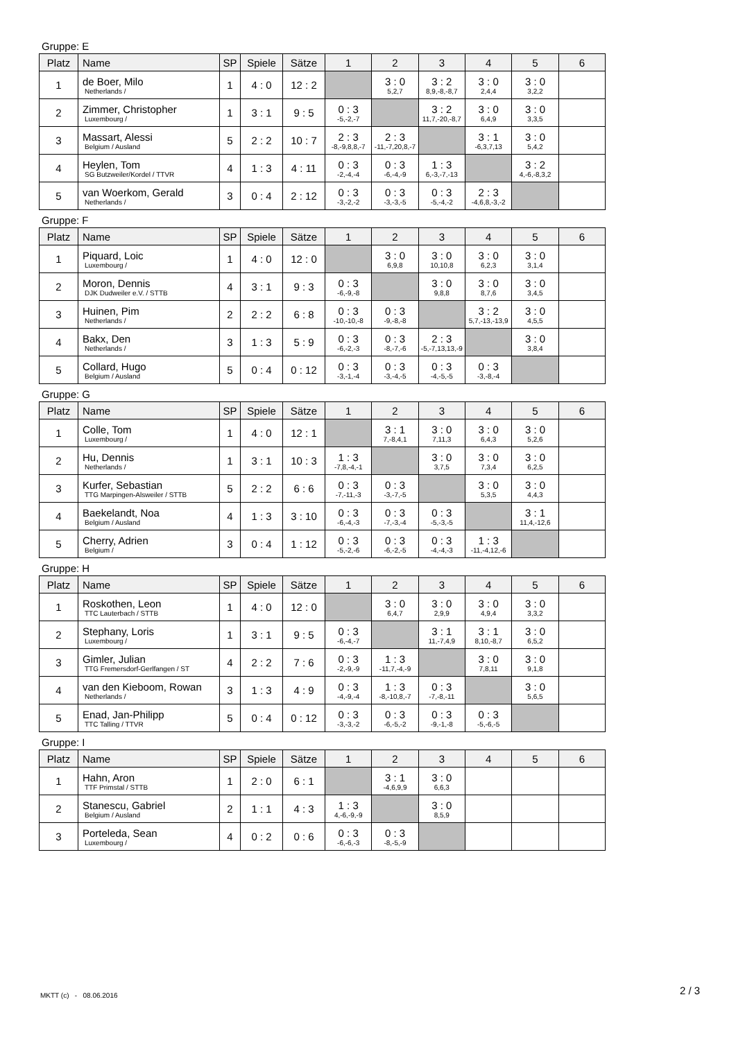Gruppe: E
| Platz | Name | SP | Spiele | Sätze | 1 | 2 | 3 | 4 | 5 | 6 |
| --- | --- | --- | --- | --- | --- | --- | --- | --- | --- | --- |
| 1 | de Boer, Milo Netherlands / | 1 | 4 : 0 | 12 : 2 | | 3 : 0 5,2,7 | 3 : 2 8,9,-8,-8,7 | 3 : 0 2,4,4 | 3 : 0 3,2,2 | |
| 2 | Zimmer, Christopher Luxembourg / | 1 | 3 : 1 | 9 : 5 | 0 : 3 -5,-2,-7 | | 3 : 2 11,7,-20,-8,7 | 3 : 0 6,4,9 | 3 : 0 3,3,5 | |
| 3 | Massart, Alessi Belgium / Ausland | 5 | 2 : 2 | 10 : 7 | 2 : 3 -8,-9,8,8,-7 | 2 : 3 -11,-7,20,8,-7 | | 3 : 1 -6,3,7,13 | 3 : 0 5,4,2 | |
| 4 | Heylen, Tom SG Butzweiler/Kordel / TTVR | 4 | 1 : 3 | 4 : 11 | 0 : 3 -2,-4,-4 | 0 : 3 -6,-4,-9 | 1 : 3 6,-3,-7,-13 | | 3 : 2 4,-6,-8,3,2 | |
| 5 | van Woerkom, Gerald Netherlands / | 3 | 0 : 4 | 2 : 12 | 0 : 3 -3,-2,-2 | 0 : 3 -3,-3,-5 | 0 : 3 -5,-4,-2 | 2 : 3 -4,6,8,-3,-2 | | |
Gruppe: F
| Platz | Name | SP | Spiele | Sätze | 1 | 2 | 3 | 4 | 5 | 6 |
| --- | --- | --- | --- | --- | --- | --- | --- | --- | --- | --- |
| 1 | Piquard, Loic Luxembourg / | 1 | 4 : 0 | 12 : 0 | | 3 : 0 6,9,8 | 3 : 0 10,10,8 | 3 : 0 6,2,3 | 3 : 0 3,1,4 | |
| 2 | Moron, Dennis DJK Dudweiler e.V. / STTB | 4 | 3 : 1 | 9 : 3 | 0 : 3 -6,-9,-8 | | 3 : 0 9,8,8 | 3 : 0 8,7,6 | 3 : 0 3,4,5 | |
| 3 | Huinen, Pim Netherlands / | 2 | 2 : 2 | 6 : 8 | 0 : 3 -10,-10,-8 | 0 : 3 -9,-8,-8 | | 3 : 2 5,7,-13,-13,9 | 3 : 0 4,5,5 | |
| 4 | Bakx, Den Netherlands / | 3 | 1 : 3 | 5 : 9 | 0 : 3 -6,-2,-3 | 0 : 3 -8,-7,-6 | 2 : 3 -5,-7,13,13,-9 | | 3 : 0 3,8,4 | |
| 5 | Collard, Hugo Belgium / Ausland | 5 | 0 : 4 | 0 : 12 | 0 : 3 -3,-1,-4 | 0 : 3 -3,-4,-5 | 0 : 3 -4,-5,-5 | 0 : 3 -3,-8,-4 | | |
Gruppe: G
| Platz | Name | SP | Spiele | Sätze | 1 | 2 | 3 | 4 | 5 | 6 |
| --- | --- | --- | --- | --- | --- | --- | --- | --- | --- | --- |
| 1 | Colle, Tom Luxembourg / | 1 | 4 : 0 | 12 : 1 | | 3 : 1 7,-8,4,1 | 3 : 0 7,11,3 | 3 : 0 6,4,3 | 3 : 0 5,2,6 | |
| 2 | Hu, Dennis Netherlands / | 1 | 3 : 1 | 10 : 3 | 1 : 3 -7,8,-4,-1 | | 3 : 0 3,7,5 | 3 : 0 7,3,4 | 3 : 0 6,2,5 | |
| 3 | Kurfer, Sebastian TTG Marpingen-Alsweiler / STTB | 5 | 2 : 2 | 6 : 6 | 0 : 3 -7,-11,-3 | 0 : 3 -3,-7,-5 | | 3 : 0 5,3,5 | 3 : 0 4,4,3 | |
| 4 | Baekelandt, Noa Belgium / Ausland | 4 | 1 : 3 | 3 : 10 | 0 : 3 -6,-4,-3 | 0 : 3 -7,-3,-4 | 0 : 3 -5,-3,-5 | | 3 : 1 11,4,-12,6 | |
| 5 | Cherry, Adrien Belgium / | 3 | 0 : 4 | 1 : 12 | 0 : 3 -5,-2,-6 | 0 : 3 -6,-2,-5 | 0 : 3 -4,-4,-3 | 1 : 3 -11,-4,12,-6 | | |
Gruppe: H
| Platz | Name | SP | Spiele | Sätze | 1 | 2 | 3 | 4 | 5 | 6 |
| --- | --- | --- | --- | --- | --- | --- | --- | --- | --- | --- |
| 1 | Roskothen, Leon TTC Lauterbach / STTB | 1 | 4 : 0 | 12 : 0 | | 3 : 0 6,4,7 | 3 : 0 2,9,9 | 3 : 0 4,9,4 | 3 : 0 3,3,2 | |
| 2 | Stephany, Loris Luxembourg / | 1 | 3 : 1 | 9 : 5 | 0 : 3 -6,-4,-7 | | 3 : 1 11,-7,4,9 | 3 : 1 8,10,-8,7 | 3 : 0 6,5,2 | |
| 3 | Gimler, Julian TTG Fremersdorf-Gerlfangen / ST | 4 | 2 : 2 | 7 : 6 | 0 : 3 -2,-9,-9 | 1 : 3 -11,7,-4,-9 | | 3 : 0 7,8,11 | 3 : 0 9,1,8 | |
| 4 | van den Kieboom, Rowan Netherlands / | 3 | 1 : 3 | 4 : 9 | 0 : 3 -4,-9,-4 | 1 : 3 -8,-10,8,-7 | 0 : 3 -7,-8,-11 | | 3 : 0 5,6,5 | |
| 5 | Enad, Jan-Philipp TTC Talling / TTVR | 5 | 0 : 4 | 0 : 12 | 0 : 3 -3,-3,-2 | 0 : 3 -6,-5,-2 | 0 : 3 -9,-1,-8 | 0 : 3 -5,-6,-5 | | |
Gruppe: I
| Platz | Name | SP | Spiele | Sätze | 1 | 2 | 3 | 4 | 5 | 6 |
| --- | --- | --- | --- | --- | --- | --- | --- | --- | --- | --- |
| 1 | Hahn, Aron TTF Primstal / STTB | 1 | 2 : 0 | 6 : 1 | | 3 : 1 -4,6,9,9 | 3 : 0 6,6,3 | | | |
| 2 | Stanescu, Gabriel Belgium / Ausland | 2 | 1 : 1 | 4 : 3 | 1 : 3 4,-6,-9,-9 | | 3 : 0 8,5,9 | | | |
| 3 | Porteleda, Sean Luxembourg / | 4 | 0 : 2 | 0 : 6 | 0 : 3 -6,-6,-3 | 0 : 3 -8,-5,-9 | | | | |
MKTT (c) - 08.06.2016 2 / 3